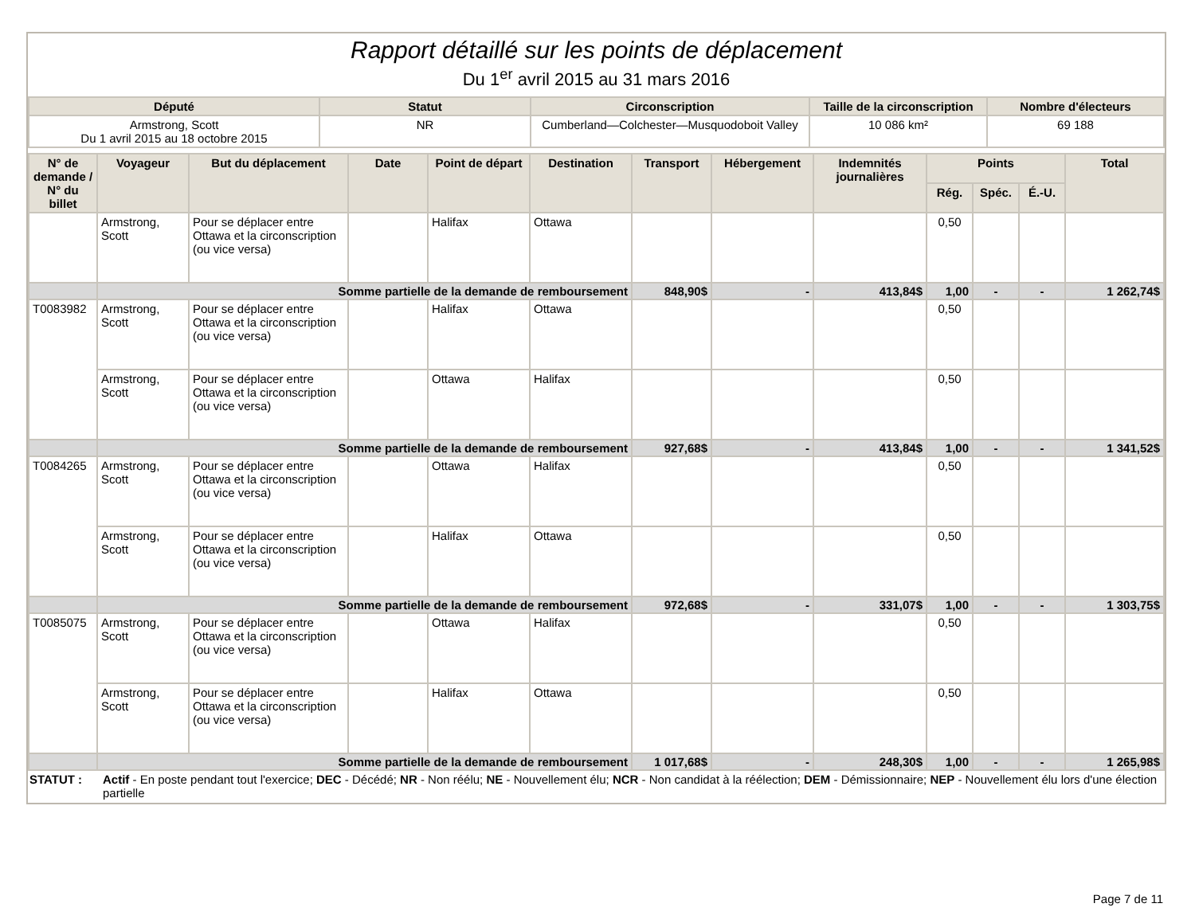Rapport détaillé sur les points de déplacement
Du 1<sup>er</sup> avril 2015 au 31 mars 2016
| Député | Statut | Circonscription | Taille de la circonscription | Nombre d'électeurs |
| --- | --- | --- | --- | --- |
| Armstrong, Scott Du 1 avril 2015 au 18 octobre 2015 | NR | Cumberland—Colchester—Musquodoboit Valley | 10 086 km² | 69 188 |
| N° de demande / N° du billet | Voyageur | But du déplacement | Date | Point de départ | Destination | Transport | Hébergement | Indemnités journalières | Points | | | Total |
| --- | --- | --- | --- | --- | --- | --- | --- | --- | --- | --- | --- | --- |
| | | | | | | | | | Rég. | Spéc. | É.-U. | |
| | Armstrong, Scott | Pour se déplacer entre Ottawa et la circonscription (ou vice versa) | | Halifax | Ottawa | | | | 0,50 | | | |
| | Somme partielle de la demande de remboursement | | | | | 848,90$ | - | 413,84$ | 1,00 | - | - | 1 262,74$ |
| T0083982 | Armstrong, Scott | Pour se déplacer entre Ottawa et la circonscription (ou vice versa) | | Halifax | Ottawa | | | | 0,50 | | | |
| | Armstrong, Scott | Pour se déplacer entre Ottawa et la circonscription (ou vice versa) | | Ottawa | Halifax | | | | 0,50 | | | |
| | Somme partielle de la demande de remboursement | | | | | 927,68$ | - | 413,84$ | 1,00 | - | - | 1 341,52$ |
| T0084265 | Armstrong, Scott | Pour se déplacer entre Ottawa et la circonscription (ou vice versa) | | Ottawa | Halifax | | | | 0,50 | | | |
| | Armstrong, Scott | Pour se déplacer entre Ottawa et la circonscription (ou vice versa) | | Halifax | Ottawa | | | | 0,50 | | | |
| | Somme partielle de la demande de remboursement | | | | | 972,68$ | - | 331,07$ | 1,00 | - | - | 1 303,75$ |
| T0085075 | Armstrong, Scott | Pour se déplacer entre Ottawa et la circonscription (ou vice versa) | | Ottawa | Halifax | | | | 0,50 | | | |
| | Armstrong, Scott | Pour se déplacer entre Ottawa et la circonscription (ou vice versa) | | Halifax | Ottawa | | | | 0,50 | | | |
| | Somme partielle de la demande de remboursement | | | | | 1 017,68$ | - | 248,30$ | 1,00 | - | - | 1 265,98$ |
STATUT : Actif - En poste pendant tout l'exercice; DEC - Décédé; NR - Non réélu; NE - Nouvellement élu; NCR - Non candidat à la réélection; DEM - Démissionnaire; NEP - Nouvellement élu lors d'une élection partielle
Page 7 de 11